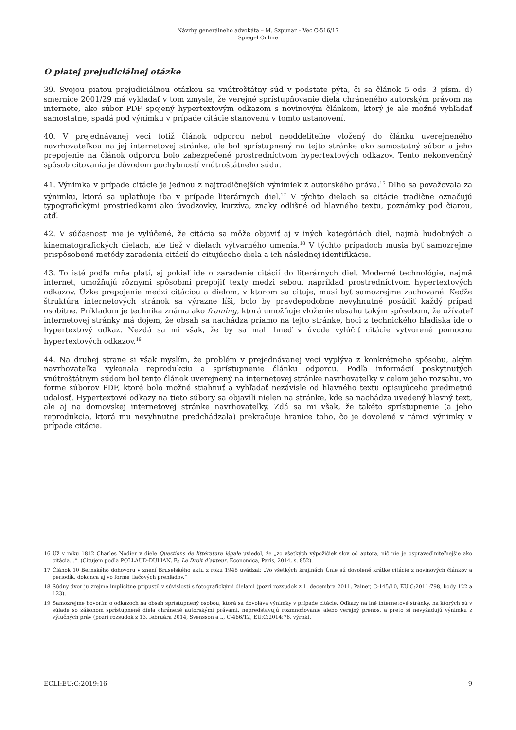Návrhy generálneho advokáta – M. Szpunar – Vec C-516/17
Spiegel Online
O piatej prejudiciálnej otázke
39. Svojou piatou prejudiciálnou otázkou sa vnútroštátny súd v podstate pýta, či sa článok 5 ods. 3 písm. d) smernice 2001/29 má vykladať v tom zmysle, že verejné sprístupňovanie diela chráneného autorským právom na internete, ako súbor PDF spojený hypertextovým odkazom s novinovým článkom, ktorý je ale možné vyhľadať samostatne, spadá pod výnimku v prípade citácie stanovenú v tomto ustanovení.
40. V prejednávanej veci totiž článok odporcu nebol neoddeliteľne vložený do článku uverejneného navrhovateľkou na jej internetovej stránke, ale bol sprístupnený na tejto stránke ako samostatný súbor a jeho prepojenie na článok odporcu bolo zabezpečené prostredníctvom hypertextových odkazov. Tento nekonvenčný spôsob citovania je dôvodom pochybností vnútroštátneho súdu.
41. Výnimka v prípade citácie je jednou z najtradičnejších výnimiek z autorského práva.<sup>16</sup> Dlho sa považovala za výnimku, ktorá sa uplatňuje iba v prípade literárnych diel.<sup>17</sup> V týchto dielach sa citácie tradične označujú typografickými prostriedkami ako úvodzovky, kurzíva, znaky odlišné od hlavného textu, poznámky pod čiarou, atď.
42. V súčasnosti nie je vylúčené, že citácia sa môže objaviť aj v iných kategóriách diel, najmä hudobných a kinematografických dielach, ale tiež v dielach výtvarného umenia.<sup>18</sup> V týchto prípadoch musia byť samozrejme prispôsobené metódy zaradenia citácií do citujúceho diela a ich následnej identifikácie.
43. To isté podľa mňa platí, aj pokiaľ ide o zaradenie citácií do literárnych diel. Moderné technológie, najmä internet, umožňujú rôznymi spôsobmi prepojiť texty medzi sebou, napríklad prostredníctvom hypertextových odkazov. Úzke prepojenie medzi citáciou a dielom, v ktorom sa cituje, musí byť samozrejme zachované. Keďže štruktúra internetových stránok sa výrazne líši, bolo by pravdepodobne nevyhnutné posúdiť každý prípad osobitne. Príkladom je technika známa ako framing, ktorá umožňuje vloženie obsahu takým spôsobom, že užívateľ internetovej stránky má dojem, že obsah sa nachádza priamo na tejto stránke, hoci z technického hľadiska ide o hypertextový odkaz. Nezdá sa mi však, že by sa mali hneď v úvode vylúčiť citácie vytvorené pomocou hypertextových odkazov.<sup>19</sup>
44. Na druhej strane si však myslím, že problém v prejednávanej veci vyplýva z konkrétneho spôsobu, akým navrhovateľka vykonala reprodukciu a sprístupnenie článku odporcu. Podľa informácií poskytnutých vnútroštátnym súdom bol tento článok uverejnený na internetovej stránke navrhovateľky v celom jeho rozsahu, vo forme súborov PDF, ktoré bolo možné stiahnuť a vyhľadať nezávisle od hlavného textu opisujúceho predmetnú udalosť. Hypertextové odkazy na tieto súbory sa objavili nielen na stránke, kde sa nachádza uvedený hlavný text, ale aj na domovskej internetovej stránke navrhovateľky. Zdá sa mi však, že takéto sprístupnenie (a jeho reprodukcia, ktorá mu nevyhnutne predchádzala) prekračuje hranice toho, čo je dovolené v rámci výnimky v prípade citácie.
16
Už v roku 1812 Charles Nodier v diele Questions de littérature légale uviedol, že „zo všetkých výpožičiek slov od autora, nič nie je ospravedlniteľnejšie ako citácia…“. (Citujem podľa POLLAUD-DULIAN, F.: Le Droit d’auteur. Economica, Paris, 2014, s. 852).
17
Článok 10 Bernského dohovoru v znení Bruselského aktu z roku 1948 uvádzal: „Vo všetkých krajinách Únie sú dovolené krátke citácie z novinových článkov a periodík, dokonca aj vo forme tlačových prehľadov.“
18
Súdny dvor ju zrejme implicitne pripustil v súvislosti s fotografickými dielami (pozri rozsudok z 1. decembra 2011, Painer, C-145/10, EU:C:2011:798, body 122 a 123).
19
Samozrejme hovorím o odkazoch na obsah sprístupnený osobou, ktorá sa dovoláva výnimky v prípade citácie. Odkazy na iné internetové stránky, na ktorých sú v súlade so zákonom sprístupnené diela chránené autorskými právami, nepredstavujú rozmnožovanie alebo verejný prenos, a preto si nevyžadujú výnimku z výlučných práv (pozri rozsudok z 13. februára 2014, Svensson a i., C-466/12, EU:C:2014:76, výrok).
ECLI:EU:C:2019:16 9